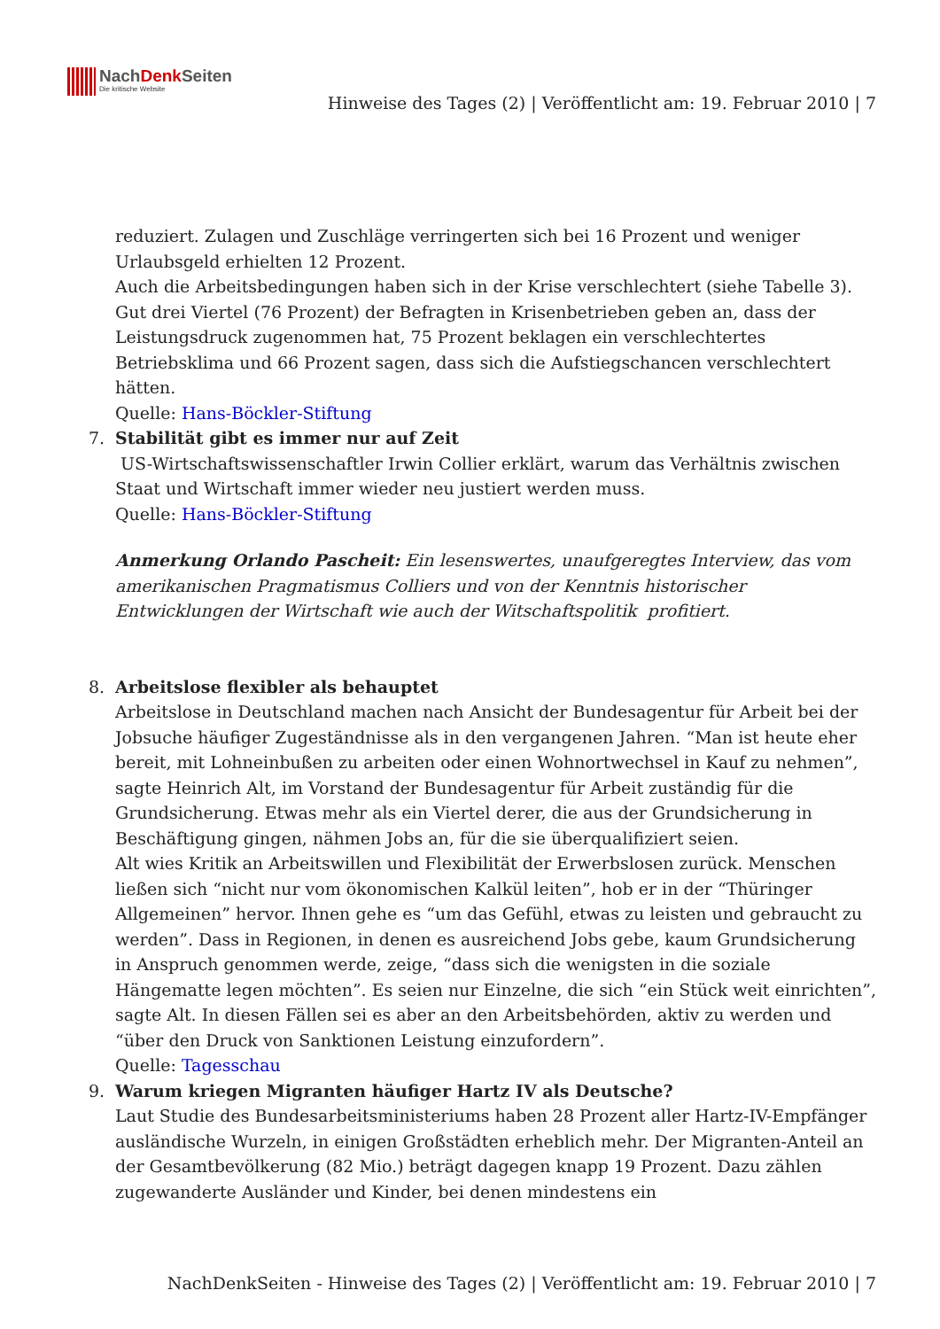NachDenk Seiten Die kritische Website
Hinweise des Tages (2) | Veröffentlicht am: 19. Februar 2010 | 7
reduziert. Zulagen und Zuschläge verringerten sich bei 16 Prozent und weniger Urlaubsgeld erhielten 12 Prozent.
Auch die Arbeitsbedingungen haben sich in der Krise verschlechtert (siehe Tabelle 3). Gut drei Viertel (76 Prozent) der Befragten in Krisenbetrieben geben an, dass der Leistungsdruck zugenommen hat, 75 Prozent beklagen ein verschlechtertes Betriebsklima und 66 Prozent sagen, dass sich die Aufstiegschancen verschlechtert hätten.
Quelle: Hans-Böckler-Stiftung
7. Stabilität gibt es immer nur auf Zeit
US-Wirtschaftswissenschaftler Irwin Collier erklärt, warum das Verhältnis zwischen Staat und Wirtschaft immer wieder neu justiert werden muss.
Quelle: Hans-Böckler-Stiftung
Anmerkung Orlando Pascheit: Ein lesenswertes, unaufgeregtes Interview, das vom amerikanischen Pragmatismus Colliers und von der Kenntnis historischer Entwicklungen der Wirtschaft wie auch der Witschaftspolitik profitiert.
8. Arbeitslose flexibler als behauptet
Arbeitslose in Deutschland machen nach Ansicht der Bundesagentur für Arbeit bei der Jobsuche häufiger Zugeständnisse als in den vergangenen Jahren. “Man ist heute eher bereit, mit Lohneinbußen zu arbeiten oder einen Wohnortwechsel in Kauf zu nehmen”, sagte Heinrich Alt, im Vorstand der Bundesagentur für Arbeit zuständig für die Grundsicherung. Etwas mehr als ein Viertel derer, die aus der Grundsicherung in Beschäftigung gingen, nähmen Jobs an, für die sie überqualifiziert seien.
Alt wies Kritik an Arbeitswillen und Flexibilität der Erwerbslosen zurück. Menschen ließen sich “nicht nur vom ökonomischen Kalkül leiten”, hob er in der “Thüringer Allgemeinen” hervor. Ihnen gehe es “um das Gefühl, etwas zu leisten und gebraucht zu werden”. Dass in Regionen, in denen es ausreichend Jobs gebe, kaum Grundsicherung in Anspruch genommen werde, zeige, “dass sich die wenigsten in die soziale Hängematte legen möchten”. Es seien nur Einzelne, die sich “ein Stück weit einrichten”, sagte Alt. In diesen Fällen sei es aber an den Arbeitsbehörden, aktiv zu werden und “über den Druck von Sanktionen Leistung einzufordern”.
Quelle: Tagesschau
9. Warum kriegen Migranten häufiger Hartz IV als Deutsche?
Laut Studie des Bundesarbeitsministeriums haben 28 Prozent aller Hartz-IV-Empfänger ausländische Wurzeln, in einigen Großstädten erheblich mehr. Der Migranten-Anteil an der Gesamtbevölkerung (82 Mio.) beträgt dagegen knapp 19 Prozent. Dazu zählen zugewanderte Ausländer und Kinder, bei denen mindestens ein
NachDenkSeiten - Hinweise des Tages (2) | Veröffentlicht am: 19. Februar 2010 | 7